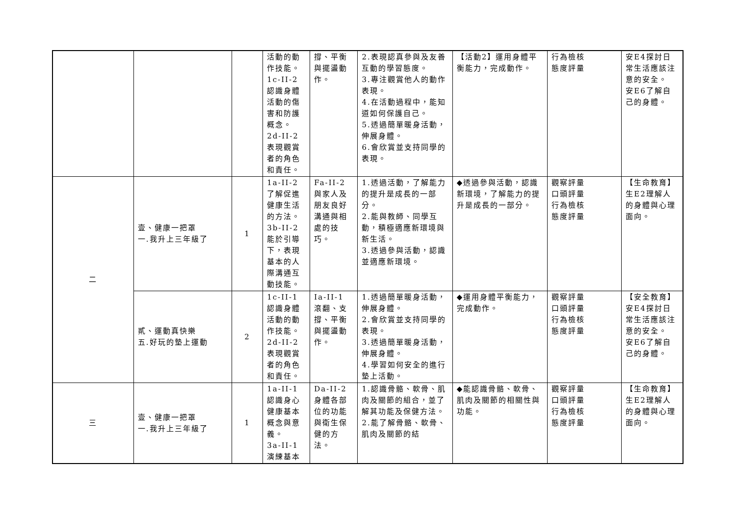| | | | 活動的動作技能。 1c-II-2 認識身體活動的傷害和防護概念。 2d-II-2 表現觀賞者的角色和責任。 | 撐、平衡與擺盪動作。 | 2.表現認真參與及友善互動的學習態度。 3.專注觀賞他人的動作表現。 4.在活動過程中，能知道如何保護自己。 5.透過簡單暖身活動，伸展身體。 6.會欣賞並支持同學的表現。 | 【活動2】運用身體平衡能力，完成動作。 | 行為檢核 態度評量 | 安E4探討日常生活應該注意的安全。 安E6了解自己的身體。 |
| 二 | 壹、健康一把罩 一.我升上三年級了 | 1 | 1a-II-2 了解促進健康生活的方法。 3b-II-2 能於引導下，表現基本的人際溝通互動技能。 | Fa-II-2 與家人及朋友良好溝通與相處的技巧。 | 1.透過活動，了解能力的提升是成長的一部分。 2.能與教師、同學互動，積極適應新環境與新生活。 3.透過參與活動，認識並適應新環境。 | ◆透過參與活動，認識新環境，了解能力的提升是成長的一部分。 | 觀察評量 口頭評量 行為檢核 態度評量 | 【生命教育】 生E2理解人的身體與心理面向。 |
| | 貳、運動真快樂 五.好玩的墊上運動 | 2 | 1c-II-1 認識身體活動的動作技能。 2d-II-2 表現觀賞者的角色和責任。 | Ia-II-1 滾翻、支撐、平衡與擺盪動作。 | 1.透過簡單暖身活動，伸展身體。 2.會欣賞並支持同學的表現。 3.透過簡單暖身活動，伸展身體。 4.學習如何安全的進行墊上活動。 | ◆運用身體平衡能力，完成動作。 | 觀察評量 口頭評量 行為檢核 態度評量 | 【安全教育】 安E4探討日常生活應該注意的安全。 安E6了解自己的身體。 |
| 三 | 壹、健康一把罩 一.我升上三年級了 | 1 | 1a-II-1 認識身心健康基本概念與意義。 3a-II-1 演練基本 | Da-II-2 身體各部位的功能與衛生保健的方法。 | 1.認識骨骼、軟骨、肌肉及關節的組合，並了解其功能及保健方法。 2.能了解骨骼、軟骨、肌肉及關節的結 | ◆能認識骨骼、軟骨、肌肉及關節的相關性與功能。 | 觀察評量 口頭評量 行為檢核 態度評量 | 【生命教育】 生E2理解人的身體與心理面向。 |